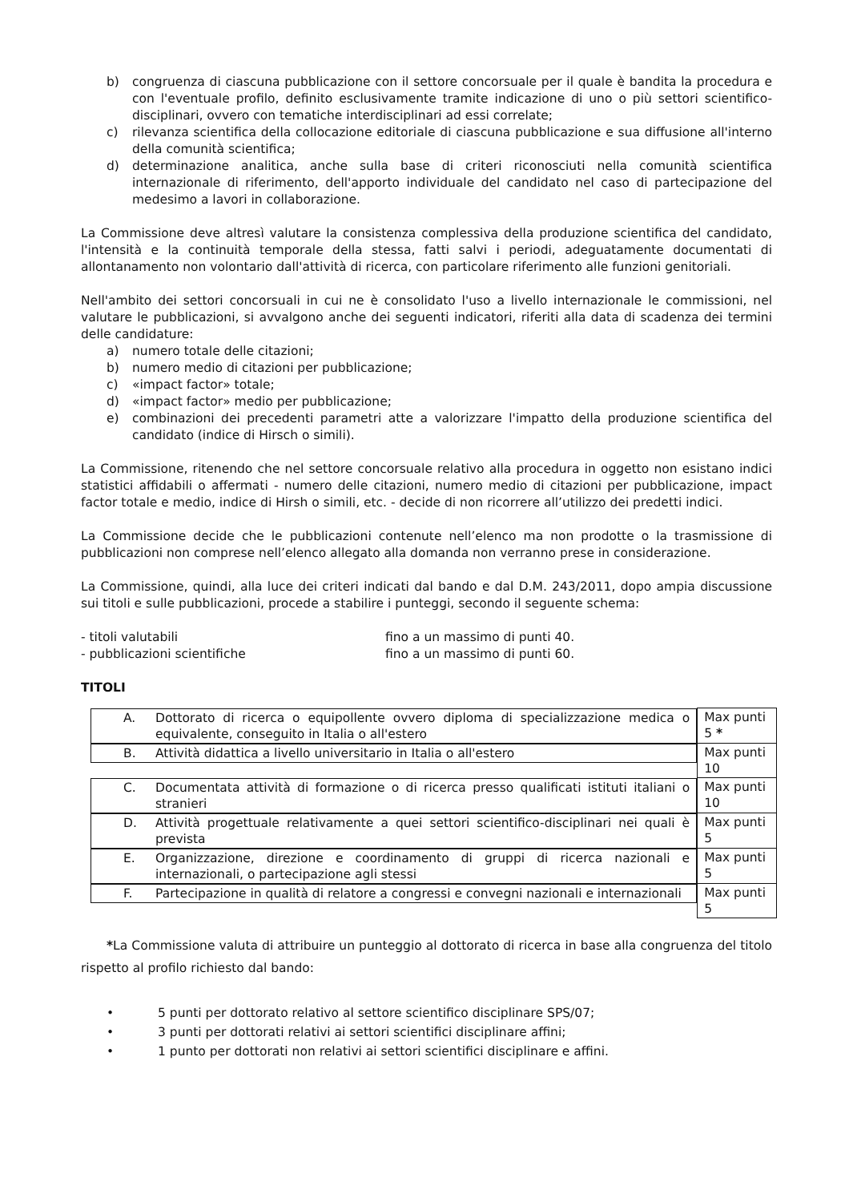b) congruenza di ciascuna pubblicazione con il settore concorsuale per il quale è bandita la procedura e con l'eventuale profilo, definito esclusivamente tramite indicazione di uno o più settori scientifico-disciplinari, ovvero con tematiche interdisciplinari ad essi correlate;
c) rilevanza scientifica della collocazione editoriale di ciascuna pubblicazione e sua diffusione all'interno della comunità scientifica;
d) determinazione analitica, anche sulla base di criteri riconosciuti nella comunità scientifica internazionale di riferimento, dell'apporto individuale del candidato nel caso di partecipazione del medesimo a lavori in collaborazione.
La Commissione deve altresì valutare la consistenza complessiva della produzione scientifica del candidato, l'intensità e la continuità temporale della stessa, fatti salvi i periodi, adeguatamente documentati di allontanamento non volontario dall'attività di ricerca, con particolare riferimento alle funzioni genitoriali.
Nell'ambito dei settori concorsuali in cui ne è consolidato l'uso a livello internazionale le commissioni, nel valutare le pubblicazioni, si avvalgono anche dei seguenti indicatori, riferiti alla data di scadenza dei termini delle candidature:
a) numero totale delle citazioni;
b) numero medio di citazioni per pubblicazione;
c) «impact factor» totale;
d) «impact factor» medio per pubblicazione;
e) combinazioni dei precedenti parametri atte a valorizzare l'impatto della produzione scientifica del candidato (indice di Hirsch o simili).
La Commissione, ritenendo che nel settore concorsuale relativo alla procedura in oggetto non esistano indici statistici affidabili o affermati - numero delle citazioni, numero medio di citazioni per pubblicazione, impact factor totale e medio, indice di Hirsh o simili, etc. - decide di non ricorrere all’utilizzo dei predetti indici.
La Commissione decide che le pubblicazioni contenute nell’elenco ma non prodotte o la trasmissione di pubblicazioni non comprese nell’elenco allegato alla domanda non verranno prese in considerazione.
La Commissione, quindi, alla luce dei criteri indicati dal bando e dal D.M. 243/2011, dopo ampia discussione sui titoli e sulle pubblicazioni, procede a stabilire i punteggi, secondo il seguente schema:
- titoli valutabili fino a un massimo di punti 40.
- pubblicazioni scientifiche fino a un massimo di punti 60.
TITOLI
| A. Dottorato di ricerca o equipollente ovvero diploma di specializzazione medica o equivalente, conseguito in Italia o all'estero | Max punti 5 * |
| B. Attività didattica a livello universitario in Italia o all'estero | Max punti 10 |
| C. Documentata attività di formazione o di ricerca presso qualificati istituti italiani o stranieri | Max punti 10 |
| D. Attività progettuale relativamente a quei settori scientifico-disciplinari nei quali è prevista | Max punti 5 |
| E. Organizzazione, direzione e coordinamento di gruppi di ricerca nazionali e internazionali, o partecipazione agli stessi | Max punti 5 |
| F. Partecipazione in qualità di relatore a congressi e convegni nazionali e internazionali | Max punti 5 |
*La Commissione valuta di attribuire un punteggio al dottorato di ricerca in base alla congruenza del titolo rispetto al profilo richiesto dal bando:
• 5 punti per dottorato relativo al settore scientifico disciplinare SPS/07;
• 3 punti per dottorati relativi ai settori scientifici disciplinare affini;
• 1 punto per dottorati non relativi ai settori scientifici disciplinare e affini.